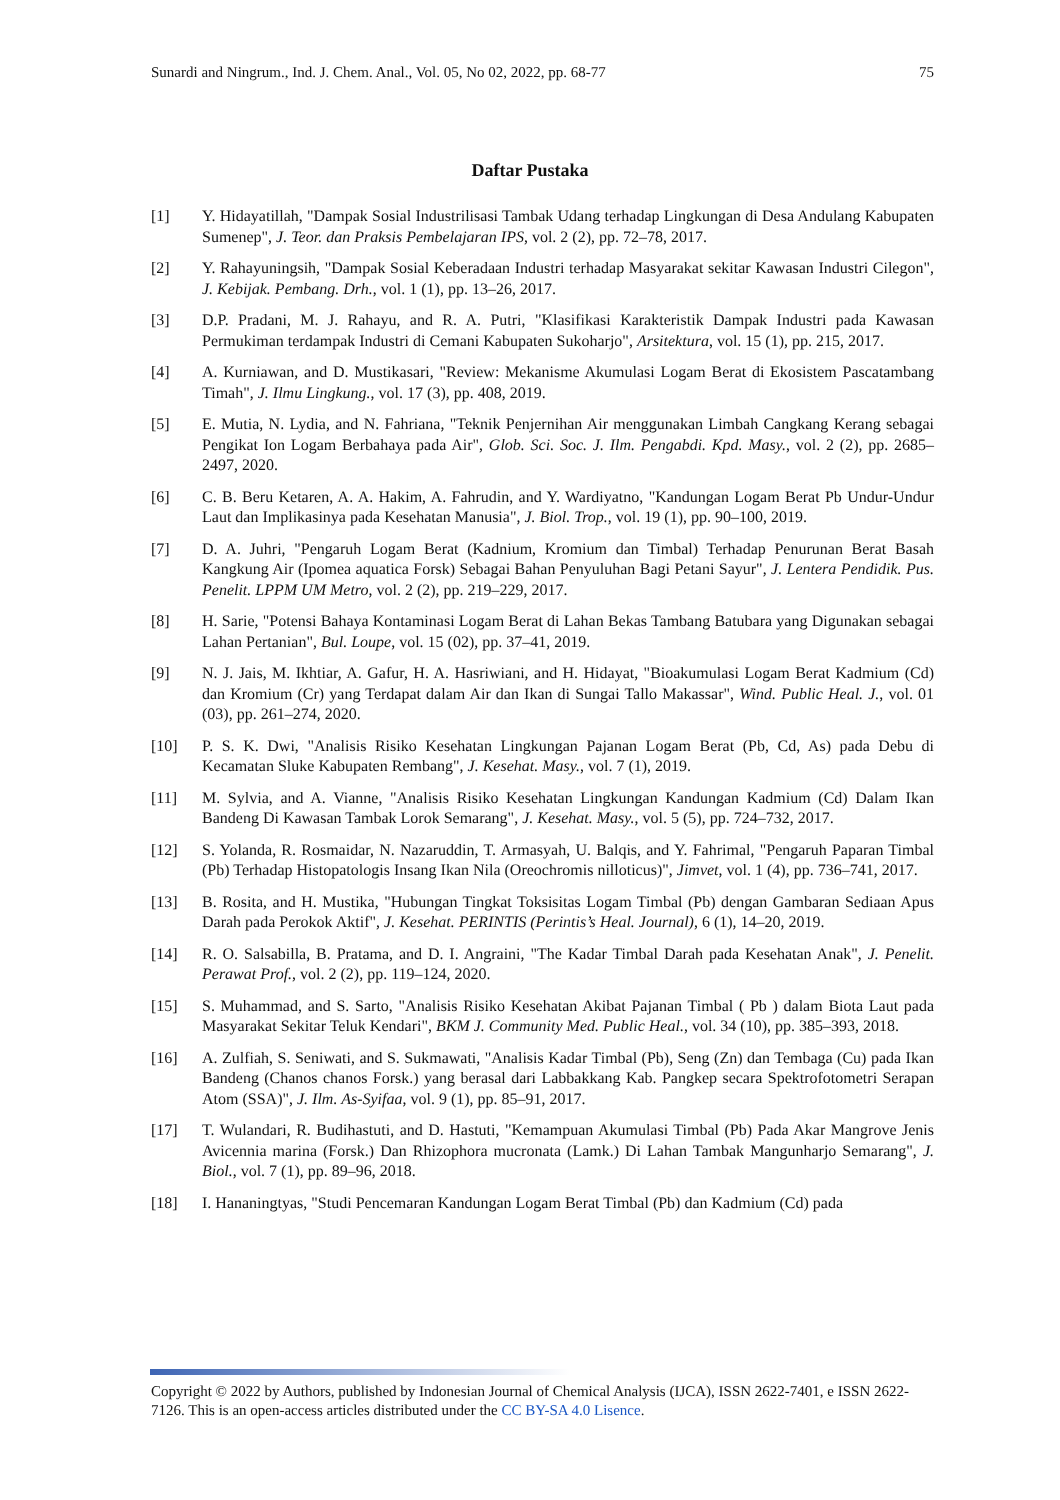Sunardi and Ningrum., Ind. J. Chem. Anal., Vol. 05, No 02, 2022, pp. 68-77 75
Daftar Pustaka
[1] Y. Hidayatillah, "Dampak Sosial Industrilisasi Tambak Udang terhadap Lingkungan di Desa Andulang Kabupaten Sumenep", J. Teor. dan Praksis Pembelajaran IPS, vol. 2 (2), pp. 72–78, 2017.
[2] Y. Rahayuningsih, "Dampak Sosial Keberadaan Industri terhadap Masyarakat sekitar Kawasan Industri Cilegon", J. Kebijak. Pembang. Drh., vol. 1 (1), pp. 13–26, 2017.
[3] D.P. Pradani, M. J. Rahayu, and R. A. Putri, "Klasifikasi Karakteristik Dampak Industri pada Kawasan Permukiman terdampak Industri di Cemani Kabupaten Sukoharjo", Arsitektura, vol. 15 (1), pp. 215, 2017.
[4] A. Kurniawan, and D. Mustikasari, "Review: Mekanisme Akumulasi Logam Berat di Ekosistem Pascatambang Timah", J. Ilmu Lingkung., vol. 17 (3), pp. 408, 2019.
[5] E. Mutia, N. Lydia, and N. Fahriana, "Teknik Penjernihan Air menggunakan Limbah Cangkang Kerang sebagai Pengikat Ion Logam Berbahaya pada Air", Glob. Sci. Soc. J. Ilm. Pengabdi. Kpd. Masy., vol. 2 (2), pp. 2685–2497, 2020.
[6] C. B. Beru Ketaren, A. A. Hakim, A. Fahrudin, and Y. Wardiyatno, "Kandungan Logam Berat Pb Undur-Undur Laut dan Implikasinya pada Kesehatan Manusia", J. Biol. Trop., vol. 19 (1), pp. 90–100, 2019.
[7] D. A. Juhri, "Pengaruh Logam Berat (Kadnium, Kromium dan Timbal) Terhadap Penurunan Berat Basah Kangkung Air (Ipomea aquatica Forsk) Sebagai Bahan Penyuluhan Bagi Petani Sayur", J. Lentera Pendidik. Pus. Penelit. LPPM UM Metro, vol. 2 (2), pp. 219–229, 2017.
[8] H. Sarie, "Potensi Bahaya Kontaminasi Logam Berat di Lahan Bekas Tambang Batubara yang Digunakan sebagai Lahan Pertanian", Bul. Loupe, vol. 15 (02), pp. 37–41, 2019.
[9] N. J. Jais, M. Ikhtiar, A. Gafur, H. A. Hasriwiani, and H. Hidayat, "Bioakumulasi Logam Berat Kadmium (Cd) dan Kromium (Cr) yang Terdapat dalam Air dan Ikan di Sungai Tallo Makassar", Wind. Public Heal. J., vol. 01 (03), pp. 261–274, 2020.
[10] P. S. K. Dwi, "Analisis Risiko Kesehatan Lingkungan Pajanan Logam Berat (Pb, Cd, As) pada Debu di Kecamatan Sluke Kabupaten Rembang", J. Kesehat. Masy., vol. 7 (1), 2019.
[11] M. Sylvia, and A. Vianne, "Analisis Risiko Kesehatan Lingkungan Kandungan Kadmium (Cd) Dalam Ikan Bandeng Di Kawasan Tambak Lorok Semarang", J. Kesehat. Masy., vol. 5 (5), pp. 724–732, 2017.
[12] S. Yolanda, R. Rosmaidar, N. Nazaruddin, T. Armasyah, U. Balqis, and Y. Fahrimal, "Pengaruh Paparan Timbal (Pb) Terhadap Histopatologis Insang Ikan Nila (Oreochromis nilloticus)", Jimvet, vol. 1 (4), pp. 736–741, 2017.
[13] B. Rosita, and H. Mustika, "Hubungan Tingkat Toksisitas Logam Timbal (Pb) dengan Gambaran Sediaan Apus Darah pada Perokok Aktif", J. Kesehat. PERINTIS (Perintis’s Heal. Journal), 6 (1), 14–20, 2019.
[14] R. O. Salsabilla, B. Pratama, and D. I. Angraini, "The Kadar Timbal Darah pada Kesehatan Anak", J. Penelit. Perawat Prof., vol. 2 (2), pp. 119–124, 2020.
[15] S. Muhammad, and S. Sarto, "Analisis Risiko Kesehatan Akibat Pajanan Timbal ( Pb ) dalam Biota Laut pada Masyarakat Sekitar Teluk Kendari", BKM J. Community Med. Public Heal., vol. 34 (10), pp. 385–393, 2018.
[16] A. Zulfiah, S. Seniwati, and S. Sukmawati, "Analisis Kadar Timbal (Pb), Seng (Zn) dan Tembaga (Cu) pada Ikan Bandeng (Chanos chanos Forsk.) yang berasal dari Labbakkang Kab. Pangkep secara Spektrofotometri Serapan Atom (SSA)", J. Ilm. As-Syifaa, vol. 9 (1), pp. 85–91, 2017.
[17] T. Wulandari, R. Budihastuti, and D. Hastuti, "Kemampuan Akumulasi Timbal (Pb) Pada Akar Mangrove Jenis Avicennia marina (Forsk.) Dan Rhizophora mucronata (Lamk.) Di Lahan Tambak Mangunharjo Semarang", J. Biol., vol. 7 (1), pp. 89–96, 2018.
[18] I. Hananingtyas, "Studi Pencemaran Kandungan Logam Berat Timbal (Pb) dan Kadmium (Cd) pada
Copyright © 2022 by Authors, published by Indonesian Journal of Chemical Analysis (IJCA), ISSN 2622-7401, e ISSN 2622-7126. This is an open-access articles distributed under the CC BY-SA 4.0 Lisence.